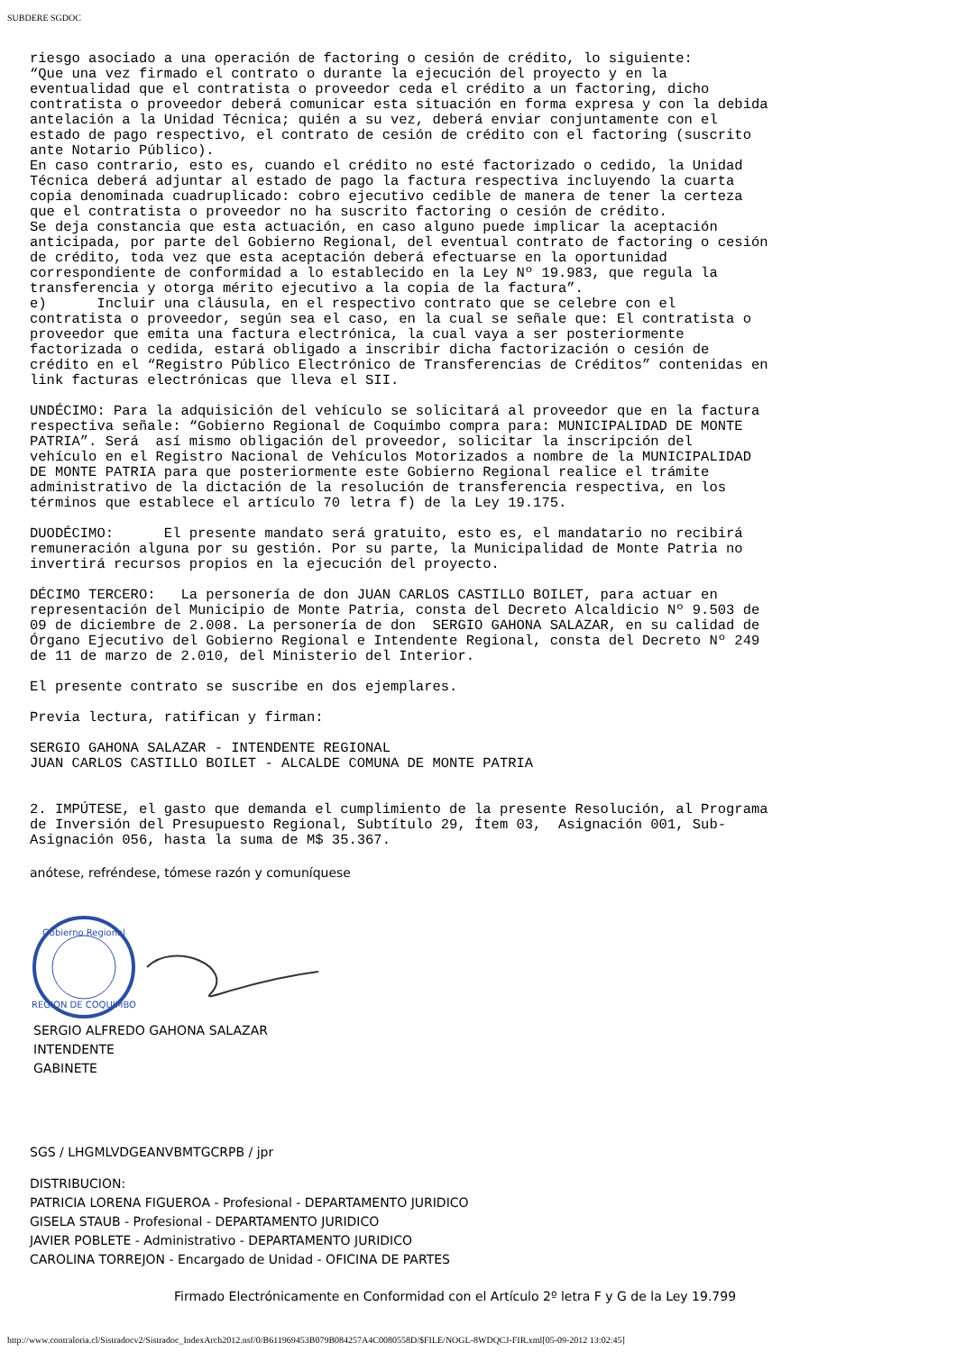SUBDERE SGDOC
riesgo asociado a una operación de factoring o cesión de crédito, lo siguiente:
“Que una vez firmado el contrato o durante la ejecución del proyecto y en la
eventualidad que el contratista o proveedor ceda el crédito a un factoring, dicho
contratista o proveedor deberá comunicar esta situación en forma expresa y con la debida
antelación a la Unidad Técnica; quién a su vez, deberá enviar conjuntamente con el
estado de pago respectivo, el contrato de cesión de crédito con el factoring (suscrito
ante Notario Público).
En caso contrario, esto es, cuando el crédito no esté factorizado o cedido, la Unidad
Técnica deberá adjuntar al estado de pago la factura respectiva incluyendo la cuarta
copia denominada cuadruplicado: cobro ejecutivo cedible de manera de tener la certeza
que el contratista o proveedor no ha suscrito factoring o cesión de crédito.
Se deja constancia que esta actuación, en caso alguno puede implicar la aceptación
anticipada, por parte del Gobierno Regional, del eventual contrato de factoring o cesión
de crédito, toda vez que esta aceptación deberá efectuarse en la oportunidad
correspondiente de conformidad a lo establecido en la Ley Nº 19.983, que regula la
transferencia y otorga mérito ejecutivo a la copia de la factura”.
e)      Incluir una cláusula, en el respectivo contrato que se celebre con el
contratista o proveedor, según sea el caso, en la cual se señale que: El contratista o
proveedor que emita una factura electrónica, la cual vaya a ser posteriormente
factorizada o cedida, estará obligado a inscribir dicha factorización o cesión de
crédito en el “Registro Público Electrónico de Transferencias de Créditos” contenidas en
link facturas electrónicas que lleva el SII.
UNDÉCIMO: Para la adquisición del vehículo se solicitará al proveedor que en la factura
respectiva señale: “Gobierno Regional de Coquimbo compra para: MUNICIPALIDAD DE MONTE
PATRIA”. Será  así mismo obligación del proveedor, solicitar la inscripción del
vehículo en el Registro Nacional de Vehículos Motorizados a nombre de la MUNICIPALIDAD
DE MONTE PATRIA para que posteriormente este Gobierno Regional realice el trámite
administrativo de la dictación de la resolución de transferencia respectiva, en los
términos que establece el artículo 70 letra f) de la Ley 19.175.
DUODÉCIMO:      El presente mandato será gratuito, esto es, el mandatario no recibirá
remuneración alguna por su gestión. Por su parte, la Municipalidad de Monte Patria no
invertirá recursos propios en la ejecución del proyecto.
DÉCIMO TERCERO:   La personería de don JUAN CARLOS CASTILLO BOILET, para actuar en
representación del Municipio de Monte Patria, consta del Decreto Alcaldicio Nº 9.503 de
09 de diciembre de 2.008. La personería de don  SERGIO GAHONA SALAZAR, en su calidad de
Órgano Ejecutivo del Gobierno Regional e Intendente Regional, consta del Decreto Nº 249
de 11 de marzo de 2.010, del Ministerio del Interior.
El presente contrato se suscribe en dos ejemplares.
Previa lectura, ratifican y firman:
SERGIO GAHONA SALAZAR - INTENDENTE REGIONAL
JUAN CARLOS CASTILLO BOILET - ALCALDE COMUNA DE MONTE PATRIA
2. IMPÚTESE, el gasto que demanda el cumplimiento de la presente Resolución, al Programa
de Inversión del Presupuesto Regional, Subtítulo 29, Ítem 03,  Asignación 001, Sub-
Asignación 056, hasta la suma de M$ 35.367.
anótese, refréndese, tómese razón y comuníquese
Gobierno Regional
REGION DE COQUIMBO
SERGIO ALFREDO GAHONA SALAZAR
INTENDENTE
GABINETE
SGS / LHGMLVDGEANVBMTGCRPB / jpr
DISTRIBUCION:
PATRICIA LORENA FIGUEROA - Profesional - DEPARTAMENTO JURIDICO
GISELA STAUB - Profesional - DEPARTAMENTO JURIDICO
JAVIER POBLETE - Administrativo - DEPARTAMENTO JURIDICO
CAROLINA TORREJON - Encargado de Unidad - OFICINA DE PARTES
Firmado Electrónicamente en Conformidad con el Artículo 2º letra F y G de la Ley 19.799
http://www.contraloria.cl/Sistradocv2/Sistradoc_IndexArch2012.nsf/0/B611969453B079B084257A4C0080558D/$FILE/NOGL-8WDQCJ-FIR.xml[05-09-2012 13:02:45]